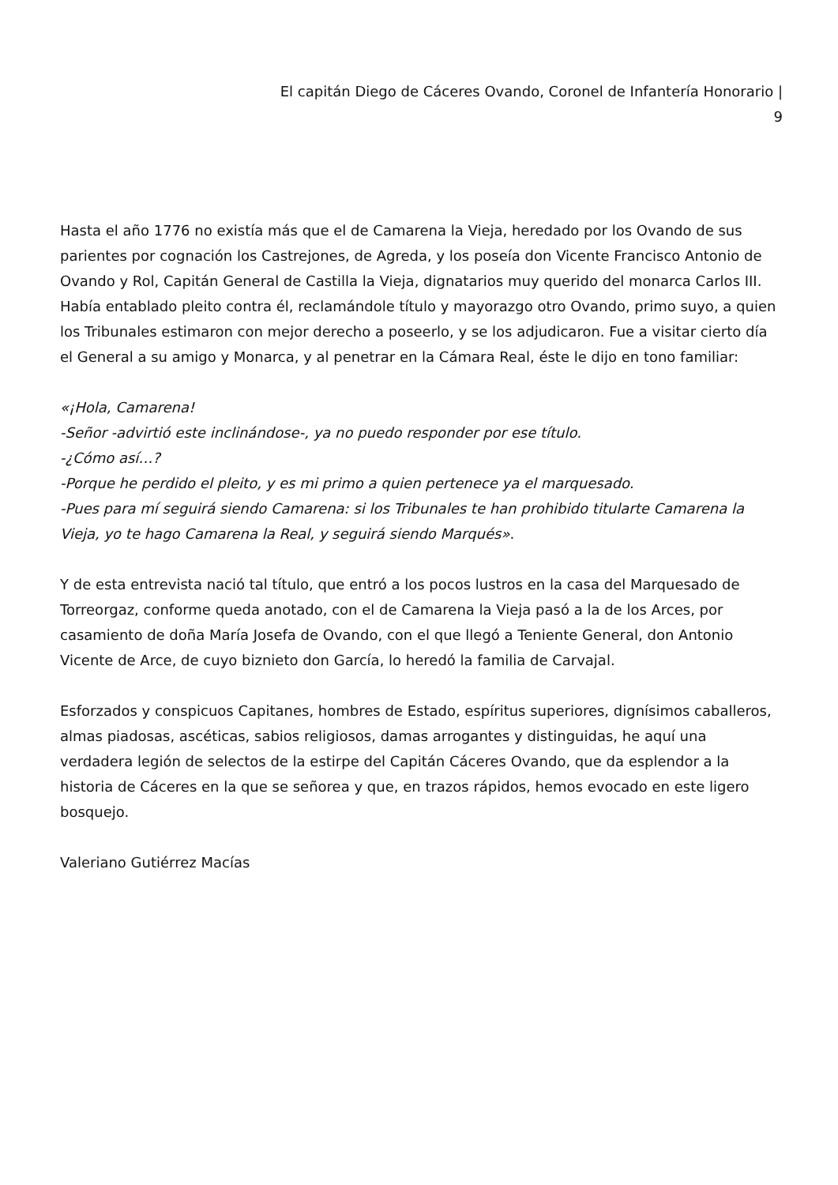El capitán Diego de Cáceres Ovando, Coronel de Infantería Honorario |
9
Hasta el año 1776 no existía más que el de Camarena la Vieja, heredado por los Ovando de sus parientes por cognación los Castrejones, de Agreda, y los poseía don Vicente Francisco Antonio de Ovando y Rol, Capitán General de Castilla la Vieja, dignatarios muy querido del monarca Carlos III. Había entablado pleito contra él, reclamándole título y mayorazgo otro Ovando, primo suyo, a quien los Tribunales estimaron con mejor derecho a poseerlo, y se los adjudicaron. Fue a visitar cierto día el General a su amigo y Monarca, y al penetrar en la Cámara Real, éste le dijo en tono familiar:
«¡Hola, Camarena!
-Señor -advirtió este inclinándose-, ya no puedo responder por ese título.
-¿Cómo así…?
-Porque he perdido el pleito, y es mi primo a quien pertenece ya el marquesado.
-Pues para mí seguirá siendo Camarena: si los Tribunales te han prohibido titularte Camarena la Vieja, yo te hago Camarena la Real, y seguirá siendo Marqués».
Y de esta entrevista nació tal título, que entró a los pocos lustros en la casa del Marquesado de Torreorgaz, conforme queda anotado, con el de Camarena la Vieja pasó a la de los Arces, por casamiento de doña María Josefa de Ovando, con el que llegó a Teniente General, don Antonio Vicente de Arce, de cuyo biznieto don García, lo heredó la familia de Carvajal.
Esforzados y conspicuos Capitanes, hombres de Estado, espíritus superiores, dignísimos caballeros, almas piadosas, ascéticas, sabios religiosos, damas arrogantes y distinguidas, he aquí una verdadera legión de selectos de la estirpe del Capitán Cáceres Ovando, que da esplendor a la historia de Cáceres en la que se señorea y que, en trazos rápidos, hemos evocado en este ligero bosquejo.
Valeriano Gutiérrez Macías